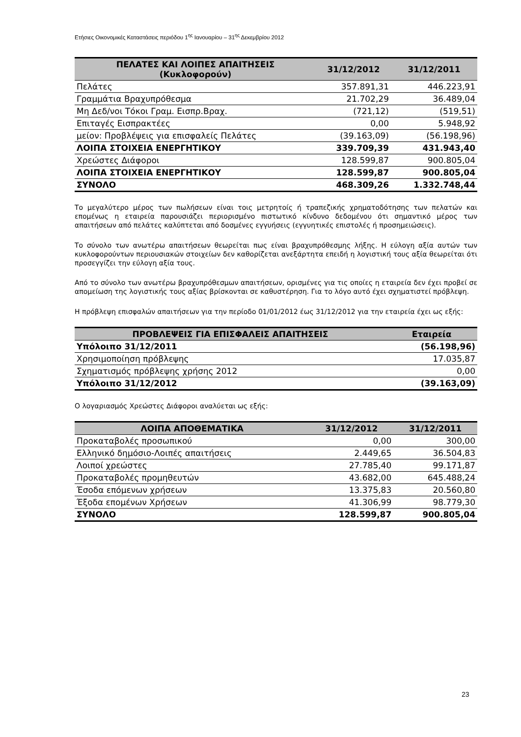Ετήσιες Οικονομικές Καταστάσεις περιόδου 1<sup>ης</sup> Ιανουαρίου – 31<sup>ης</sup> Δεκεμβρίου 2012
| ΠΕΛΑΤΕΣ ΚΑΙ ΛΟΙΠΕΣ ΑΠΑΙΤΗΣΕΙΣ (Κυκλοφορούν) | 31/12/2012 | 31/12/2011 |
| --- | --- | --- |
| Πελάτες | 357.891,31 | 446.223,91 |
| Γραμμάτια Βραχυπρόθεσμα | 21.702,29 | 36.489,04 |
| Μη Δεδ/νοι Τόκοι Γραμ. Εισπρ.Βραχ. | (721,12) | (519,51) |
| Επιταγές Εισπρακτέες | 0,00 | 5.948,92 |
| μείον: Προβλέψεις για επισφαλείς Πελάτες | (39.163,09) | (56.198,96) |
| ΛΟΙΠΑ ΣΤΟΙΧΕΙΑ ΕΝΕΡΓΗΤΙΚΟΥ | 339.709,39 | 431.943,40 |
| Χρεώστες Διάφοροι | 128.599,87 | 900.805,04 |
| ΛΟΙΠΑ ΣΤΟΙΧΕΙΑ ΕΝΕΡΓΗΤΙΚΟΥ | 128.599,87 | 900.805,04 |
| ΣΥΝΟΛΟ | 468.309,26 | 1.332.748,44 |
Το μεγαλύτερο μέρος των πωλήσεων είναι τοις μετρητοίς ή τραπεζικής χρηματοδότησης των πελατών και επομένως η εταιρεία παρουσιάζει περιορισμένο πιστωτικό κίνδυνο δεδομένου ότι σημαντικό μέρος των απαιτήσεων από πελάτες καλύπτεται από δοσμένες εγγυήσεις (εγγυητικές επιστολές ή προσημειώσεις).
Το σύνολο των ανωτέρω απαιτήσεων θεωρείται πως είναι βραχυπρόθεσμης λήξης. Η εύλογη αξία αυτών των κυκλοφορούντων περιουσιακών στοιχείων δεν καθορίζεται ανεξάρτητα επειδή η λογιστική τους αξία θεωρείται ότι προσεγγίζει την εύλογη αξία τους.
Από το σύνολο των ανωτέρω βραχυπρόθεσμων απαιτήσεων, ορισμένες για τις οποίες η εταιρεία δεν έχει προβεί σε απομείωση της λογιστικής τους αξίας βρίσκονται σε καθυστέρηση. Για το λόγο αυτό έχει σχηματιστεί πρόβλεψη.
Η πρόβλεψη επισφαλών απαιτήσεων για την περίοδο 01/01/2012 έως 31/12/2012 για την εταιρεία έχει ως εξής:
| ΠΡΟΒΛΕΨΕΙΣ ΓΙΑ ΕΠΙΣΦΑΛΕΙΣ ΑΠΑΙΤΗΣΕΙΣ | Εταιρεία |
| --- | --- |
| Υπόλοιπο 31/12/2011 | (56.198,96) |
| Χρησιμοποίηση πρόβλεψης | 17.035,87 |
| Σχηματισμός πρόβλεψης χρήσης 2012 | 0,00 |
| Υπόλοιπο 31/12/2012 | (39.163,09) |
Ο λογαριασμός Χρεώστες Διάφοροι αναλύεται ως εξής:
| ΛΟΙΠΑ ΑΠΟΘΕΜΑΤΙΚΑ | 31/12/2012 | 31/12/2011 |
| --- | --- | --- |
| Προκαταβολές προσωπικού | 0,00 | 300,00 |
| Ελληνικό δημόσιο-Λοιπές απαιτήσεις | 2.449,65 | 36.504,83 |
| Λοιποί χρεώστες | 27.785,40 | 99.171,87 |
| Προκαταβολές προμηθευτών | 43.682,00 | 645.488,24 |
| Έσοδα επόμενων χρήσεων | 13.375,83 | 20.560,80 |
| Έξοδα επομένων Χρήσεων | 41.306,99 | 98.779,30 |
| ΣΥΝΟΛΟ | 128.599,87 | 900.805,04 |
23